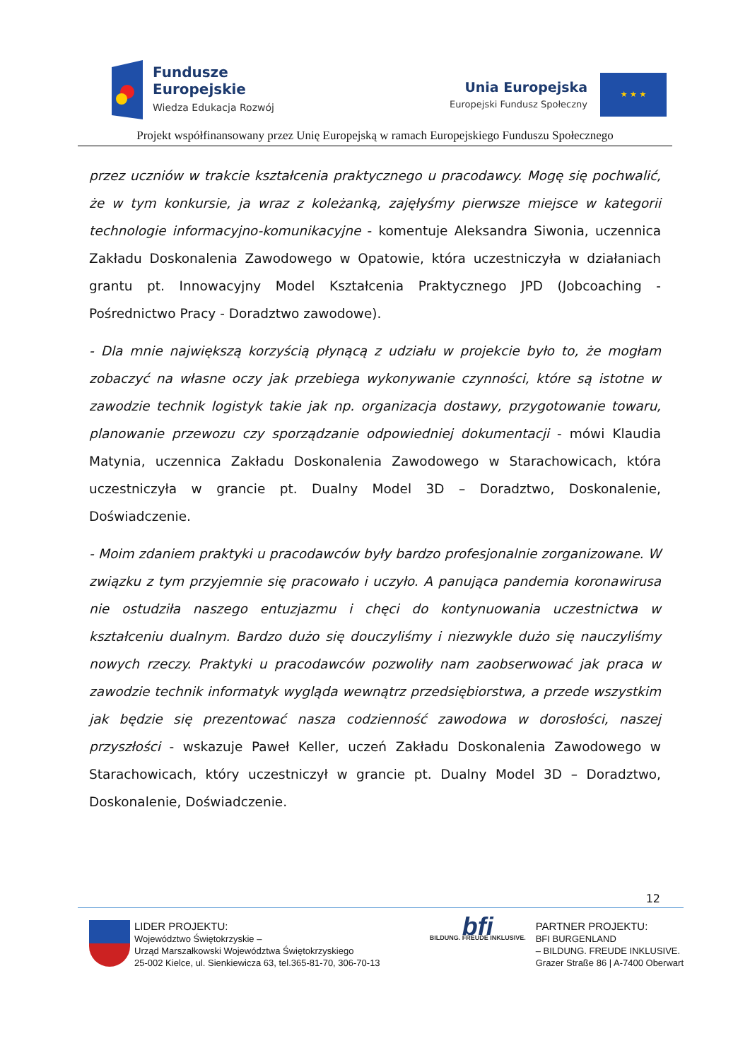Fundusze
Europejskie
Wiedza Edukacja Rozwój
Unia Europejska
Europejski Fundusz Społeczny
★ ★ ★
Projekt współfinansowany przez Unię Europejską w ramach Europejskiego Funduszu Społecznego
przez uczniów w trakcie kształcenia praktycznego u pracodawcy. Mogę się pochwalić, że w tym konkursie, ja wraz z koleżanką, zajęłyśmy pierwsze miejsce w kategorii technologie informacyjno-komunikacyjne - komentuje Aleksandra Siwonia, uczennica Zakładu Doskonalenia Zawodowego w Opatowie, która uczestniczyła w działaniach grantu pt. Innowacyjny Model Kształcenia Praktycznego JPD (Jobcoaching - Pośrednictwo Pracy - Doradztwo zawodowe).
- Dla mnie największą korzyścią płynącą z udziału w projekcie było to, że mogłam zobaczyć na własne oczy jak przebiega wykonywanie czynności, które są istotne w zawodzie technik logistyk takie jak np. organizacja dostawy, przygotowanie towaru, planowanie przewozu czy sporządzanie odpowiedniej dokumentacji - mówi Klaudia Matynia, uczennica Zakładu Doskonalenia Zawodowego w Starachowicach, która uczestniczyła w grancie pt. Dualny Model 3D – Doradztwo, Doskonalenie, Doświadczenie.
- Moim zdaniem praktyki u pracodawców były bardzo profesjonalnie zorganizowane. W związku z tym przyjemnie się pracowało i uczyło. A panująca pandemia koronawirusa nie ostudziła naszego entuzjazmu i chęci do kontynuowania uczestnictwa w kształceniu dualnym. Bardzo dużo się douczyliśmy i niezwykle dużo się nauczyliśmy nowych rzeczy. Praktyki u pracodawców pozwoliły nam zaobserwować jak praca w zawodzie technik informatyk wygląda wewnątrz przedsiębiorstwa, a przede wszystkim jak będzie się prezentować nasza codzienność zawodowa w dorosłości, naszej przyszłości - wskazuje Paweł Keller, uczeń Zakładu Doskonalenia Zawodowego w Starachowicach, który uczestniczył w grancie pt. Dualny Model 3D – Doradztwo, Doskonalenie, Doświadczenie.
12
LIDER PROJEKTU:
Województwo Świętokrzyskie –
Urząd Marszałkowski Województwa Świętokrzyskiego
25-002 Kielce, ul. Sienkiewicza 63, tel.365-81-70, 306-70-13
bfi
BILDUNG. FREUDE INKLUSIVE.
PARTNER PROJEKTU:
BFI BURGENLAND
– BILDUNG. FREUDE INKLUSIVE.
Grazer Straße 86 | A-7400 Oberwart